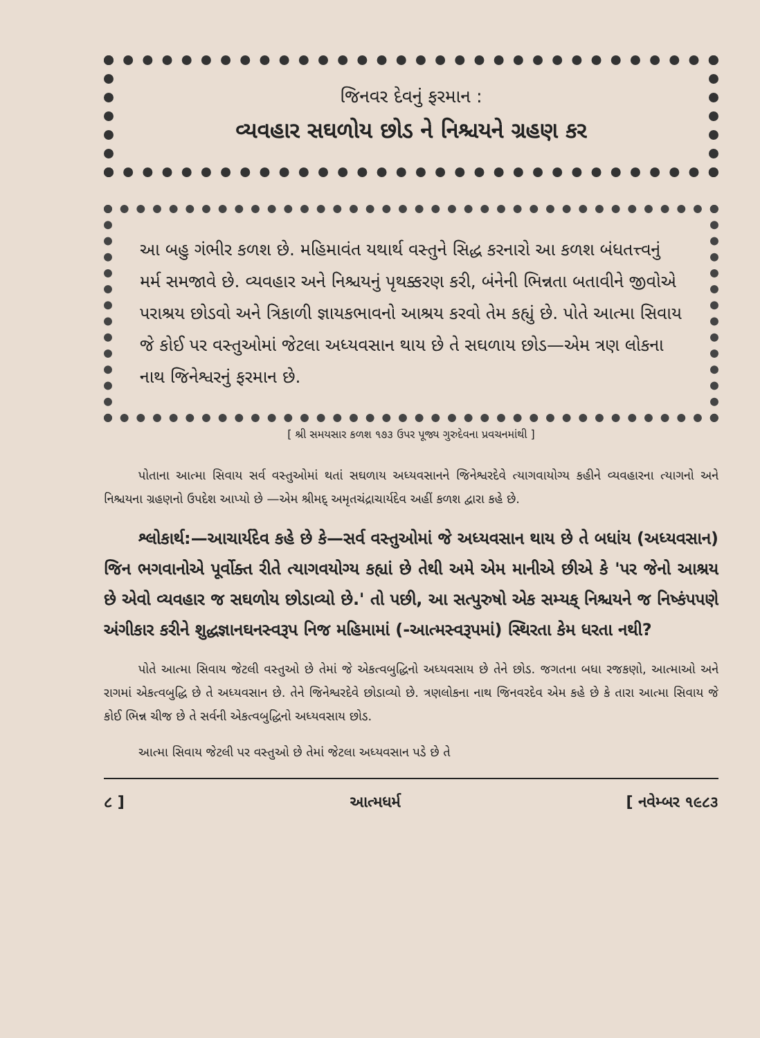જિનવર દેવનું ફરમાન :
વ્યવહાર સઘળોય છોડ ને નિશ્ચયને ગ્રહણ કર
આ બહુ ગંભીર કળશ છે. મહિમાવંત યથાર્થ વસ્તુને સિદ્ધ કરનારો આ કળશ બંધતત્ત્વનું મર્મ સમજાવે છે. વ્યવહાર અને નિશ્ચયનું પૃથક્કરણ કરી, બંનેની ભિન્નતા બતાવીને જીવોએ પરાશ્રય છોડવો અને ત્રિકાળી જ્ઞાયકભાવનો આશ્રય કરવો તેમ કહ્યું છે. પોતે આત્મા સિવાય જે કોઈ પર વસ્તુઓમાં જેટલા અધ્યવસાન થાય છે તે સઘળાય છોડ—એમ ત્રણ લોકના નાથ જિનેશ્વરનું ફરમાન છે.
[ શ્રી સમયસાર કળશ ૧૭૩ ઉપર પૂજ્ય ગુરુદેવના પ્રવચનમાંથી ]
પોતાના આત્મા સિવાય સર્વ વસ્તુઓમાં થતાં સઘળાય અધ્યવસાનને જિનેશ્વરદેવે ત્યાગવાયોગ્ય કહીને વ્યવહારના ત્યાગનો અને નિશ્ચયના ગ્રહણનો ઉપદેશ આપ્યો છે —એમ શ્રીમદ્ અમૃતચંદ્રાચાર્યદેવ અહીં કળશ દ્વારા કહે છે.
શ્લોકાર્થ:—આચાર્યદેવ કહે છે કે—સર્વ વસ્તુઓમાં જે અધ્યવસાન થાય છે તે બધાંય (અધ્યવસાન) જિન ભગવાનોએ પૂર્વોક્ત રીતે ત્યાગવયોગ્ય કહ્યાં છે તેથી અમે એમ માનીએ છીએ કે 'પર જેનો આશ્રય છે એવો વ્યવહાર જ સઘળોય છોડાવ્યો છે.' તો પછી, આ સત્પુરુષો એક સમ્યક્ નિશ્ચયને જ નિષ્કંપપણે અંગીકાર કરીને શુદ્ધજ્ઞાનઘનસ્વરૂપ નિજ મહિમામાં (-આત્મસ્વરૂપમાં) સ્થિરતા કેમ ધરતા નથી?
પોતે આત્મા સિવાય જેટલી વસ્તુઓ છે તેમાં જે એકત્વબુદ્ધિનો અધ્યવસાય છે તેને છોડ. જગતના બધા રજકણો, આત્માઓ અને રાગમાં એકત્વબુદ્ધિ છે તે અધ્યવસાન છે. તેને જિનેશ્વરદેવે છોડાવ્યો છે. ત્રણલોકના નાથ જિનવરદેવ એમ કહે છે કે તારા આત્મા સિવાય જે કોઈ ભિન્ન ચીજ છે તે સર્વની એકત્વબુદ્ધિનો અધ્યવસાય છોડ.
આત્મા સિવાય જેટલી પર વસ્તુઓ છે તેમાં જેટલા અધ્યવસાન પડે છે તે
૮ ] આત્મધર્મ [ નવેમ્બર ૧૯૮૩